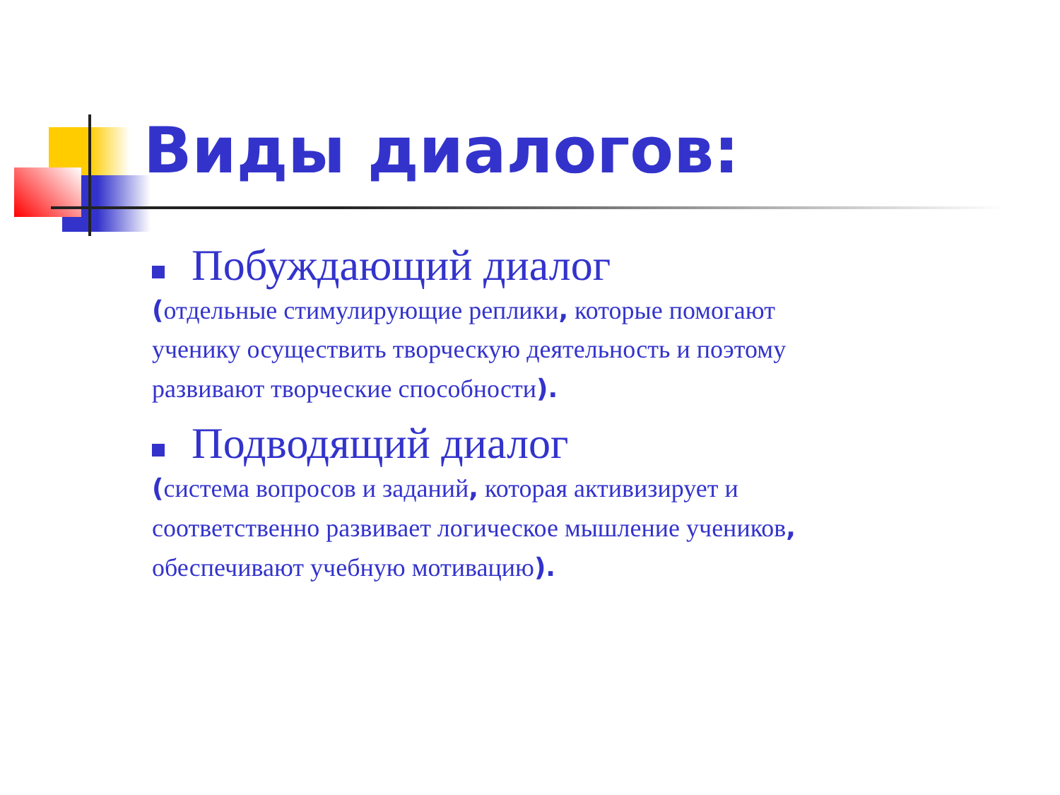Виды диалогов:
Побуждающий диалог
(отдельные стимулирующие реплики, которые помогают ученику осуществить творческую деятельность и поэтому развивают творческие способности).
Подводящий диалог
(система вопросов и заданий, которая активизирует и соответственно развивает логическое мышление учеников, обеспечивают учебную мотивацию).